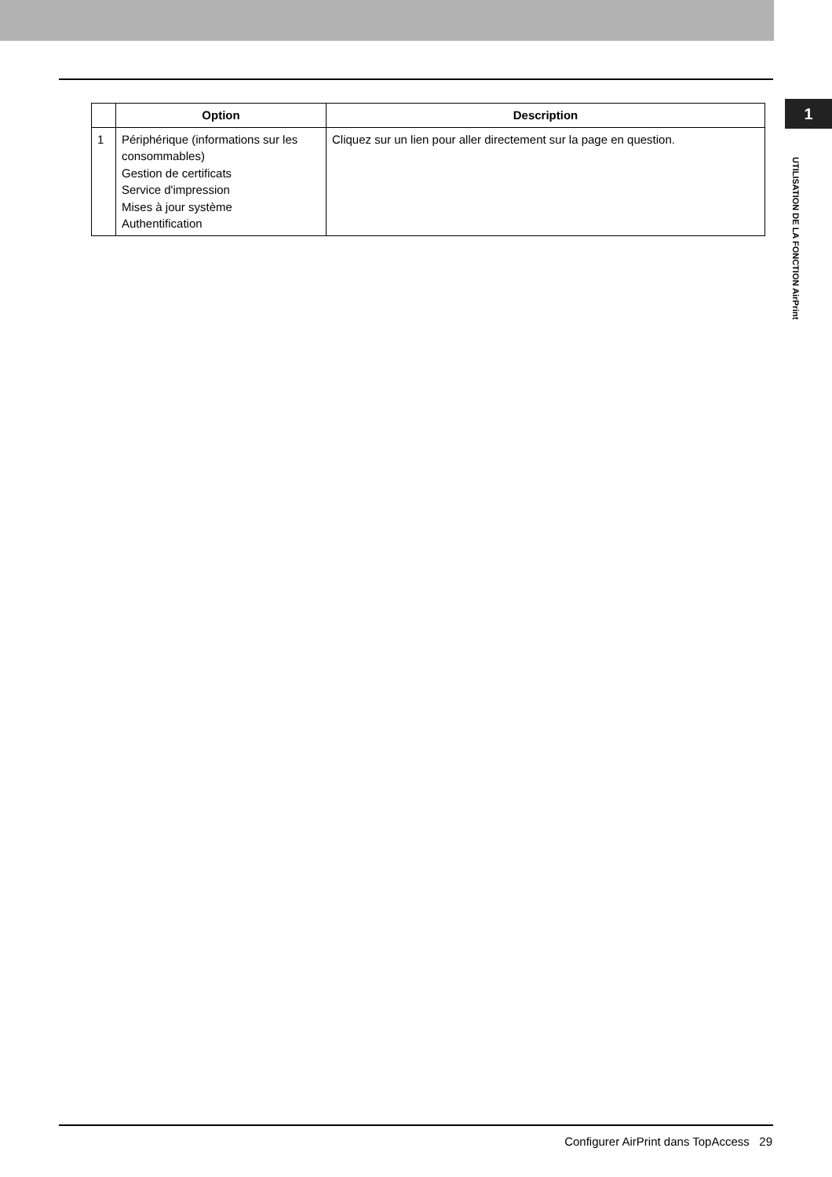1
UTILISATION DE LA FONCTION AirPrint
| | Option | Description |
| --- | --- | --- |
| 1 | Périphérique (informations sur les consommables) Gestion de certificats Service d'impression Mises à jour système Authentification | Cliquez sur un lien pour aller directement sur la page en question. |
Configurer AirPrint dans TopAccess 29